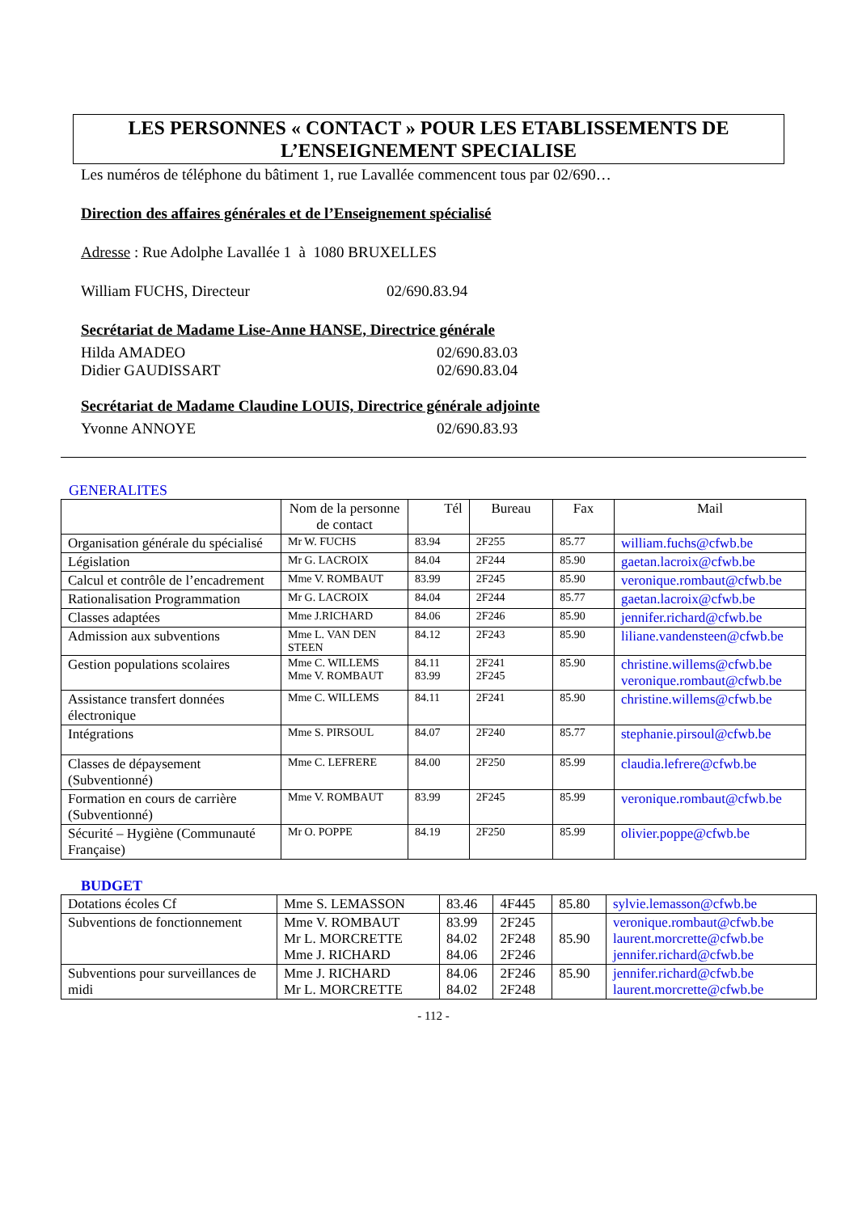LES PERSONNES « CONTACT » POUR LES ETABLISSEMENTS DE
L’ENSEIGNEMENT SPECIALISE
Les numéros de téléphone du bâtiment 1, rue Lavallée commencent tous par 02/690…
Direction des affaires générales et de l’Enseignement spécialisé
Adresse : Rue Adolphe Lavallée 1 à 1080 BRUXELLES
William FUCHS, Directeur 02/690.83.94
Secrétariat de Madame Lise-Anne HANSE, Directrice générale
Hilda AMADEO 02/690.83.03
Didier GAUDISSART 02/690.83.04
Secrétariat de Madame Claudine LOUIS, Directrice générale adjointe
Yvonne ANNOYE 02/690.83.93
GENERALITES
| | Nom de la personne de contact | Tél | Bureau | Fax | Mail |
| --- | --- | --- | --- | --- | --- |
| Organisation générale du spécialisé | Mr W. FUCHS | 83.94 | 2F255 | 85.77 | william.fuchs@cfwb.be |
| Législation | Mr G. LACROIX | 84.04 | 2F244 | 85.90 | gaetan.lacroix@cfwb.be |
| Calcul et contrôle de l’encadrement | Mme V. ROMBAUT | 83.99 | 2F245 | 85.90 | veronique.rombaut@cfwb.be |
| Rationalisation Programmation | Mr G. LACROIX | 84.04 | 2F244 | 85.77 | gaetan.lacroix@cfwb.be |
| Classes adaptées | Mme J.RICHARD | 84.06 | 2F246 | 85.90 | jennifer.richard@cfwb.be |
| Admission aux subventions | Mme L. VAN DEN STEEN | 84.12 | 2F243 | 85.90 | liliane.vandensteen@cfwb.be |
| Gestion populations scolaires | Mme C. WILLEMS Mme V. ROMBAUT | 84.11 83.99 | 2F241 2F245 | 85.90 | christine.willems@cfwb.be veronique.rombaut@cfwb.be |
| Assistance transfert données électronique | Mme C. WILLEMS | 84.11 | 2F241 | 85.90 | christine.willems@cfwb.be |
| Intégrations | Mme S. PIRSOUL | 84.07 | 2F240 | 85.77 | stephanie.pirsoul@cfwb.be |
| Classes de dépaysement (Subventionné) | Mme C. LEFRERE | 84.00 | 2F250 | 85.99 | claudia.lefrere@cfwb.be |
| Formation en cours de carrière (Subventionné) | Mme V. ROMBAUT | 83.99 | 2F245 | 85.99 | veronique.rombaut@cfwb.be |
| Sécurité – Hygiène (Communauté Française) | Mr O. POPPE | 84.19 | 2F250 | 85.99 | olivier.poppe@cfwb.be |
BUDGET
| Dotations écoles Cf | Mme S. LEMASSON | 83.46 | 4F445 | 85.80 | sylvie.lemasson@cfwb.be |
| Subventions de fonctionnement | Mme V. ROMBAUT Mr L. MORCRETTE Mme J. RICHARD | 83.99 84.02 84.06 | 2F245 2F248 2F246 | 85.90 | veronique.rombaut@cfwb.be laurent.morcrette@cfwb.be jennifer.richard@cfwb.be |
| Subventions pour surveillances de midi | Mme J. RICHARD Mr L. MORCRETTE | 84.06 84.02 | 2F246 2F248 | 85.90 | jennifer.richard@cfwb.be laurent.morcrette@cfwb.be |
- 112 -